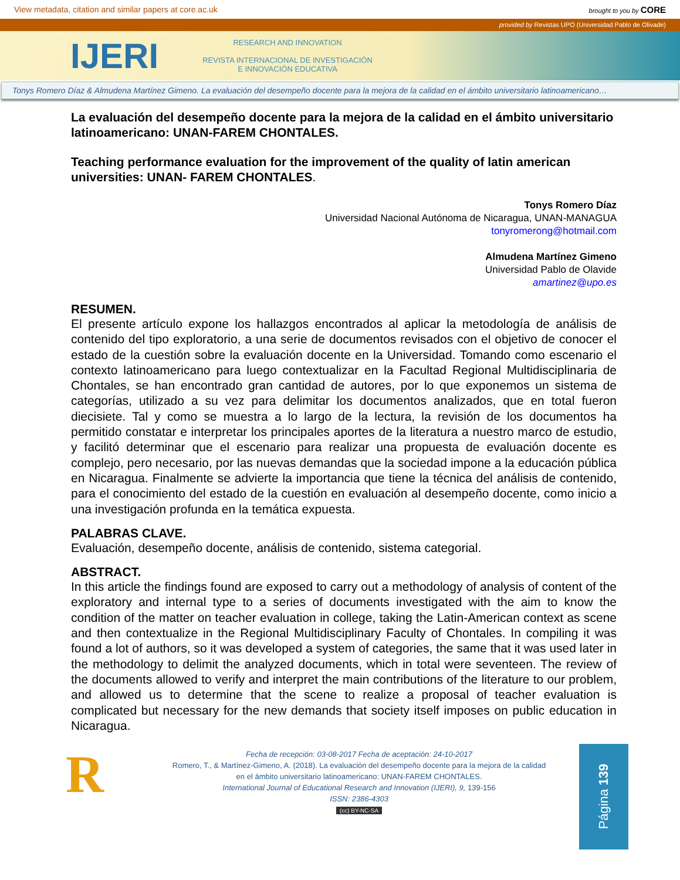View metadata, citation and similar papers at core.ac.uk brought to you by CORE
provided by Revistas UPO (Universidad Pablo de Olivade)
IJERI
RESEARCH AND INNOVATION
REVISTA INTERNACIONAL DE INVESTIGACIÓN
E INNOVACIÓN EDUCATIVA
Tonys Romero Díaz & Almudena Martínez Gimeno. La evaluación del desempeño docente para la mejora de la calidad en el ámbito universitario latinoamericano…
La evaluación del desempeño docente para la mejora de la calidad en el ámbito universitario latinoamericano: UNAN-FAREM CHONTALES.
Teaching performance evaluation for the improvement of the quality of latin american universities: UNAN- FAREM CHONTALES.
Tonys Romero Díaz
Universidad Nacional Autónoma de Nicaragua, UNAN-MANAGUA
tonyromerong@hotmail.com
Almudena Martínez Gimeno
Universidad Pablo de Olavide
amartinez@upo.es
RESUMEN.
El presente artículo expone los hallazgos encontrados al aplicar la metodología de análisis de contenido del tipo exploratorio, a una serie de documentos revisados con el objetivo de conocer el estado de la cuestión sobre la evaluación docente en la Universidad. Tomando como escenario el contexto latinoamericano para luego contextualizar en la Facultad Regional Multidisciplinaria de Chontales, se han encontrado gran cantidad de autores, por lo que exponemos un sistema de categorías, utilizado a su vez para delimitar los documentos analizados, que en total fueron diecisiete. Tal y como se muestra a lo largo de la lectura, la revisión de los documentos ha permitido constatar e interpretar los principales aportes de la literatura a nuestro marco de estudio, y facilitó determinar que el escenario para realizar una propuesta de evaluación docente es complejo, pero necesario, por las nuevas demandas que la sociedad impone a la educación pública en Nicaragua. Finalmente se advierte la importancia que tiene la técnica del análisis de contenido, para el conocimiento del estado de la cuestión en evaluación al desempeño docente, como inicio a una investigación profunda en la temática expuesta.
PALABRAS CLAVE.
Evaluación, desempeño docente, análisis de contenido, sistema categorial.
ABSTRACT.
In this article the findings found are exposed to carry out a methodology of analysis of content of the exploratory and internal type to a series of documents investigated with the aim to know the condition of the matter on teacher evaluation in college, taking the Latin-American context as scene and then contextualize in the Regional Multidisciplinary Faculty of Chontales. In compiling it was found a lot of authors, so it was developed a system of categories, the same that it was used later in the methodology to delimit the analyzed documents, which in total were seventeen. The review of the documents allowed to verify and interpret the main contributions of the literature to our problem, and allowed us to determine that the scene to realize a proposal of teacher evaluation is complicated but necessary for the new demands that society itself imposes on public education in Nicaragua.
R
Fecha de recepción: 03-08-2017 Fecha de aceptación: 24-10-2017
Romero, T., & Martínez-Gimeno, A. (2018). La evaluación del desempeño docente para la mejora de la calidad en el ámbito universitario latinoamericano: UNAN-FAREM CHONTALES.
International Journal of Educational Research and Innovation (IJERI), 9, 139-156
ISSN: 2386-4303
(cc) BY-NC-SA
Página 139